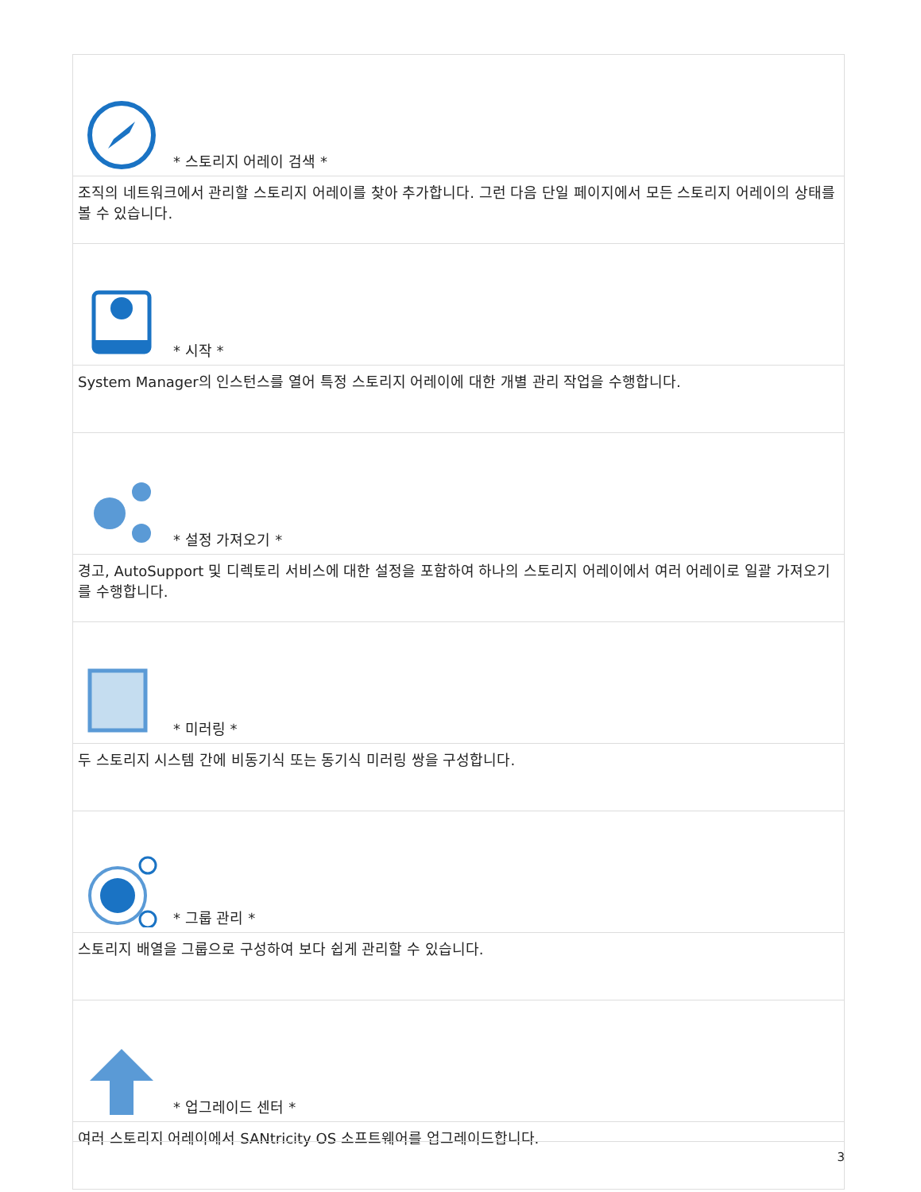| * 스토리지 어레이 검색 * |
| 조직의 네트워크에서 관리할 스토리지 어레이를 찾아 추가합니다. 그런 다음 단일 페이지에서 모든 스토리지 어레이의 상태를 볼 수 있습니다. |
| * 시작 * |
| System Manager의 인스턴스를 열어 특정 스토리지 어레이에 대한 개별 관리 작업을 수행합니다. |
| * 설정 가져오기 * |
| 경고, AutoSupport 및 디렉토리 서비스에 대한 설정을 포함하여 하나의 스토리지 어레이에서 여러 어레이로 일괄 가져오기를 수행합니다. |
| * 미러링 * |
| 두 스토리지 시스템 간에 비동기식 또는 동기식 미러링 쌍을 구성합니다. |
| * 그룹 관리 * |
| 스토리지 배열을 그룹으로 구성하여 보다 쉽게 관리할 수 있습니다. |
| * 업그레이드 센터 * |
| 여러 스토리지 어레이에서 SANtricity OS 소프트웨어를 업그레이드합니다. |
3